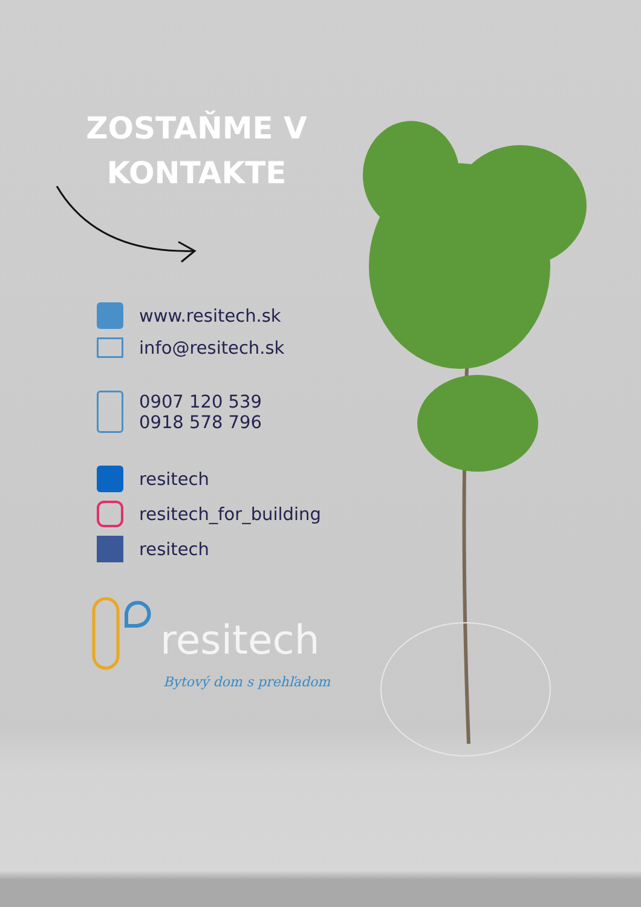ZOSTAŇME V KONTAKTE
www.resitech.sk
info@resitech.sk
0907 120 539
0918 578 796
resitech
resitech_for_building
resitech
resitech
Bytový dom s prehľadom